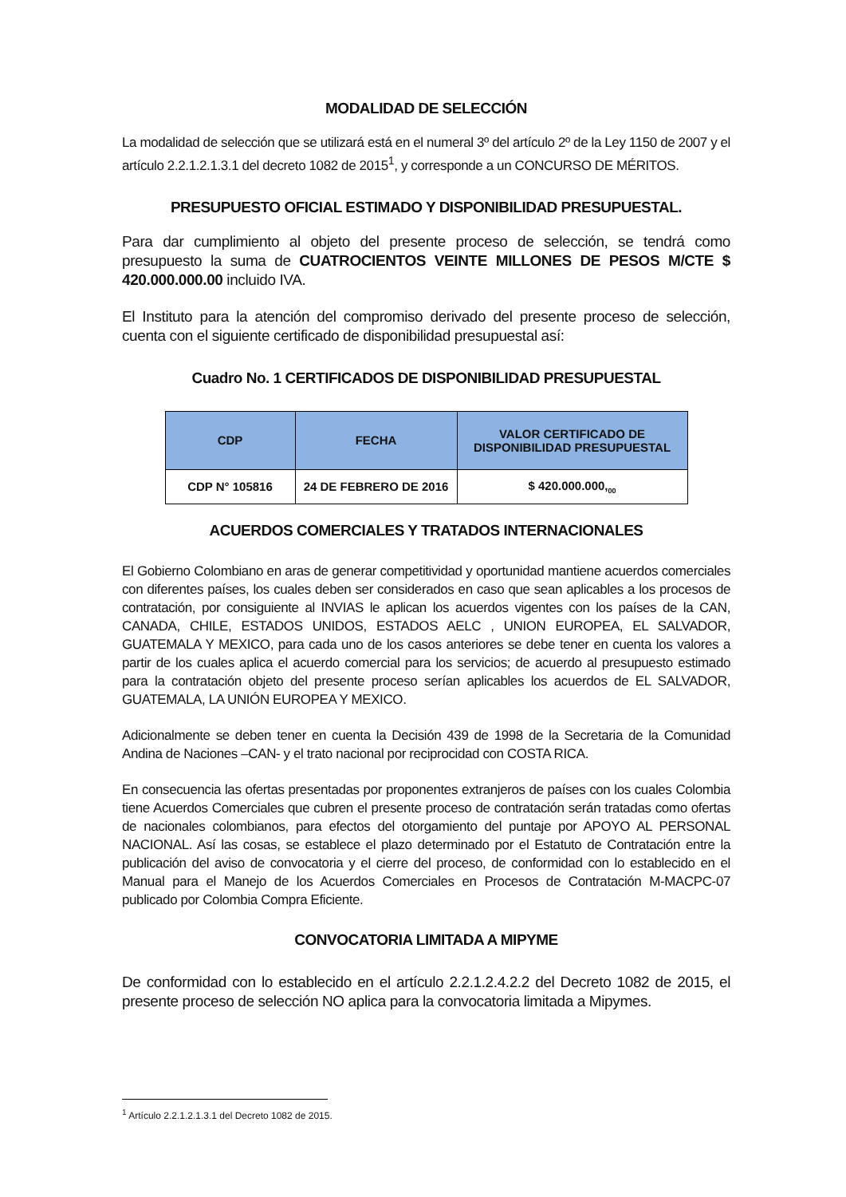MODALIDAD DE SELECCIÓN
La modalidad de selección que se utilizará está en el numeral 3º del artículo 2º de la Ley 1150 de 2007 y el artículo 2.2.1.2.1.3.1 del decreto 1082 de 2015<sup>1</sup>, y corresponde a un CONCURSO DE MÉRITOS.
PRESUPUESTO OFICIAL ESTIMADO Y DISPONIBILIDAD PRESUPUESTAL.
Para dar cumplimiento al objeto del presente proceso de selección, se tendrá como presupuesto la suma de CUATROCIENTOS VEINTE MILLONES DE PESOS M/CTE $ 420.000.000.00 incluido IVA.
El Instituto para la atención del compromiso derivado del presente proceso de selección, cuenta con el siguiente certificado de disponibilidad presupuestal así:
Cuadro No. 1 CERTIFICADOS DE DISPONIBILIDAD PRESUPUESTAL
| CDP | FECHA | VALOR CERTIFICADO DE DISPONIBILIDAD PRESUPUESTAL |
| --- | --- | --- |
| CDP N° 105816 | 24 DE FEBRERO DE 2016 | $ 420.000.000,<sub>00</sub> |
ACUERDOS COMERCIALES Y TRATADOS INTERNACIONALES
El Gobierno Colombiano en aras de generar competitividad y oportunidad mantiene acuerdos comerciales con diferentes países, los cuales deben ser considerados en caso que sean aplicables a los procesos de contratación, por consiguiente al INVIAS le aplican los acuerdos vigentes con los países de la CAN, CANADA, CHILE, ESTADOS UNIDOS, ESTADOS AELC , UNION EUROPEA, EL SALVADOR, GUATEMALA Y MEXICO, para cada uno de los casos anteriores se debe tener en cuenta los valores a partir de los cuales aplica el acuerdo comercial para los servicios; de acuerdo al presupuesto estimado para la contratación objeto del presente proceso serían aplicables los acuerdos de EL SALVADOR, GUATEMALA, LA UNIÓN EUROPEA Y MEXICO.
Adicionalmente se deben tener en cuenta la Decisión 439 de 1998 de la Secretaria de la Comunidad Andina de Naciones –CAN- y el trato nacional por reciprocidad con COSTA RICA.
En consecuencia las ofertas presentadas por proponentes extranjeros de países con los cuales Colombia tiene Acuerdos Comerciales que cubren el presente proceso de contratación serán tratadas como ofertas de nacionales colombianos, para efectos del otorgamiento del puntaje por APOYO AL PERSONAL NACIONAL. Así las cosas, se establece el plazo determinado por el Estatuto de Contratación entre la publicación del aviso de convocatoria y el cierre del proceso, de conformidad con lo establecido en el Manual para el Manejo de los Acuerdos Comerciales en Procesos de Contratación M-MACPC-07 publicado por Colombia Compra Eficiente.
CONVOCATORIA LIMITADA A MIPYME
De conformidad con lo establecido en el artículo 2.2.1.2.4.2.2 del Decreto 1082 de 2015, el presente proceso de selección NO aplica para la convocatoria limitada a Mipymes.
<sup>1</sup> Artículo 2.2.1.2.1.3.1 del Decreto 1082 de 2015.